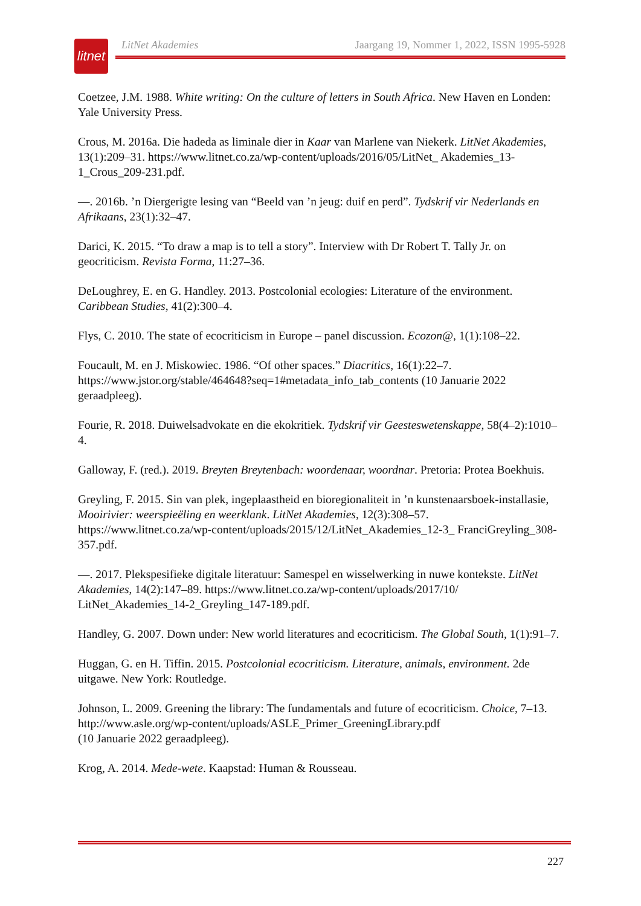litnet
LitNet Akademies Jaargang 19, Nommer 1, 2022, ISSN 1995-5928
Coetzee, J.M. 1988. White writing: On the culture of letters in South Africa. New Haven en Londen: Yale University Press.
Crous, M. 2016a. Die hadeda as liminale dier in Kaar van Marlene van Niekerk. LitNet Akademies, 13(1):209–31. https://www.litnet.co.za/wp-content/uploads/2016/05/LitNet_ Akademies_13-1_Crous_209-231.pdf.
—. 2016b. ’n Diergerigte lesing van “Beeld van ’n jeug: duif en perd”. Tydskrif vir Nederlands en Afrikaans, 23(1):32–47.
Darici, K. 2015. “To draw a map is to tell a story”. Interview with Dr Robert T. Tally Jr. on geocriticism. Revista Forma, 11:27–36.
DeLoughrey, E. en G. Handley. 2013. Postcolonial ecologies: Literature of the environment. Caribbean Studies, 41(2):300–4.
Flys, C. 2010. The state of ecocriticism in Europe – panel discussion. Ecozon@, 1(1):108–22.
Foucault, M. en J. Miskowiec. 1986. “Of other spaces.” Diacritics, 16(1):22–7. https://www.jstor.org/stable/464648?seq=1#metadata_info_tab_contents (10 Januarie 2022 geraadpleeg).
Fourie, R. 2018. Duiwelsadvokate en die ekokritiek. Tydskrif vir Geesteswetenskappe, 58(4–2):1010–4.
Galloway, F. (red.). 2019. Breyten Breytenbach: woordenaar, woordnar. Pretoria: Protea Boekhuis.
Greyling, F. 2015. Sin van plek, ingeplaastheid en bioregionaliteit in ’n kunstenaarsboek-installasie, Mooirivier: weerspieëling en weerklank. LitNet Akademies, 12(3):308–57. https://www.litnet.co.za/wp-content/uploads/2015/12/LitNet_Akademies_12-3_ FranciGreyling_308-357.pdf.
—. 2017. Plekspesifieke digitale literatuur: Samespel en wisselwerking in nuwe kontekste. LitNet Akademies, 14(2):147–89. https://www.litnet.co.za/wp-content/uploads/2017/10/ LitNet_Akademies_14-2_Greyling_147-189.pdf.
Handley, G. 2007. Down under: New world literatures and ecocriticism. The Global South, 1(1):91–7.
Huggan, G. en H. Tiffin. 2015. Postcolonial ecocriticism. Literature, animals, environment. 2de uitgawe. New York: Routledge.
Johnson, L. 2009. Greening the library: The fundamentals and future of ecocriticism. Choice, 7–13. http://www.asle.org/wp-content/uploads/ASLE_Primer_GreeningLibrary.pdf
(10 Januarie 2022 geraadpleeg).
Krog, A. 2014. Mede-wete. Kaapstad: Human & Rousseau.
227